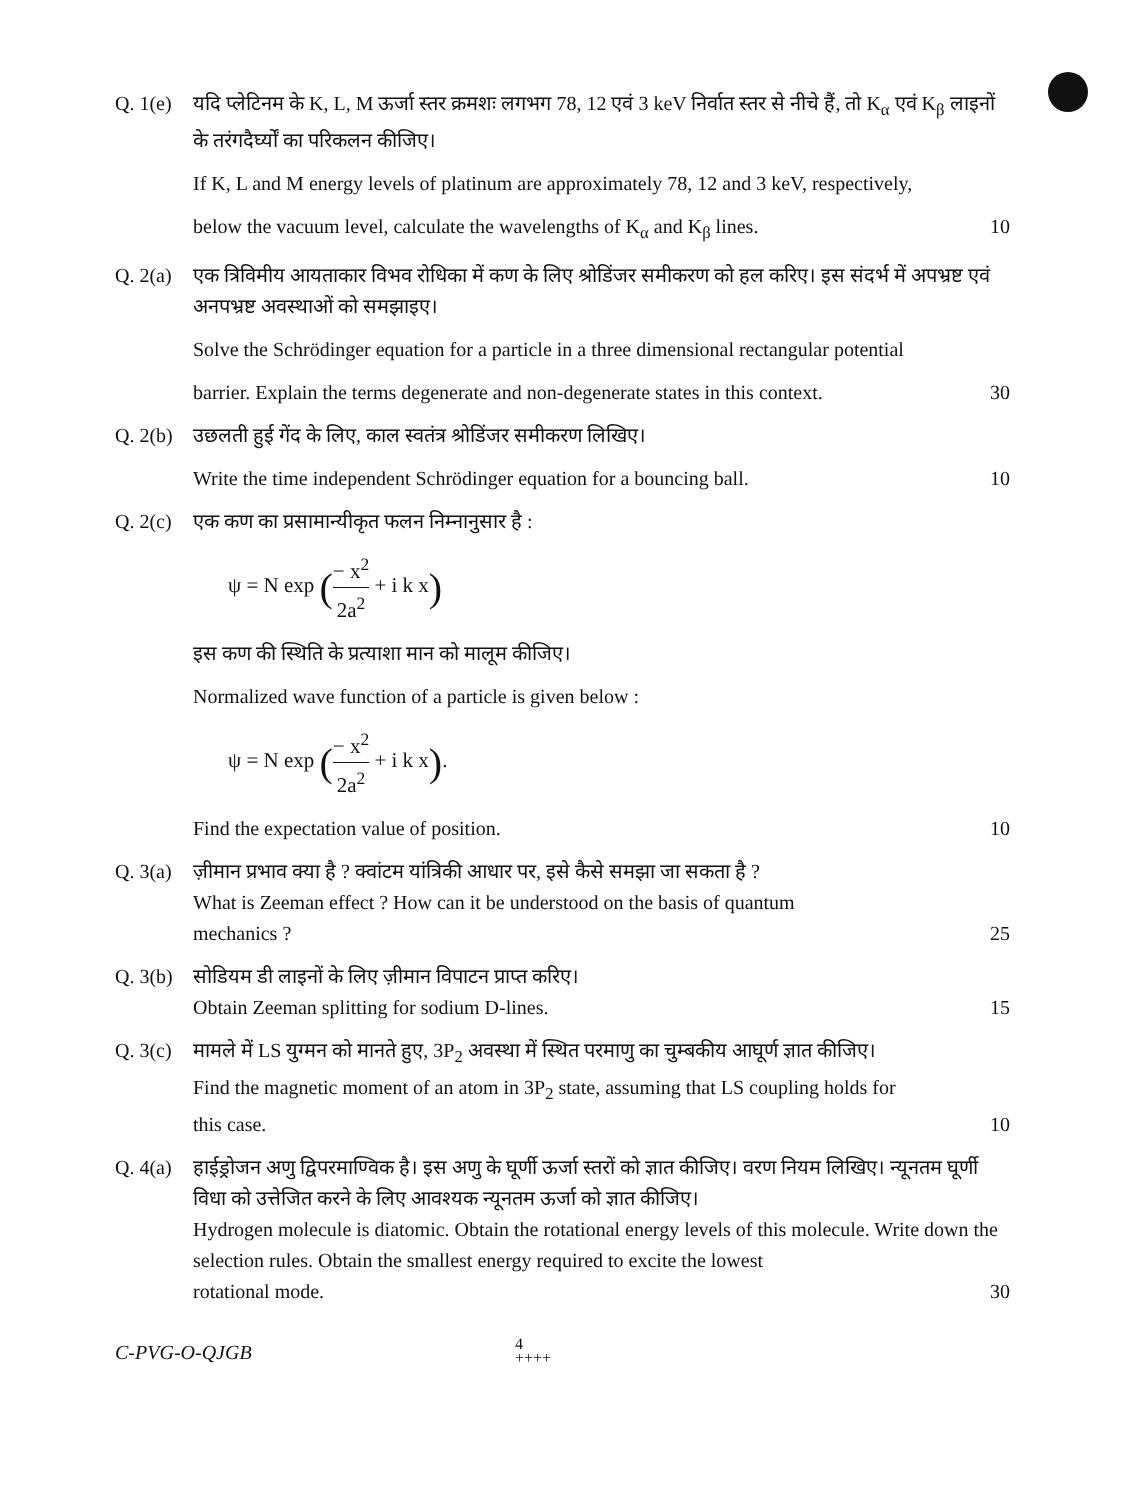Q. 1(e)
यदि प्लेटिनम के K, L, M ऊर्जा स्तर क्रमशः लगभग 78, 12 एवं 3 keV निर्वात स्तर से नीचे हैं, तो K<sub>α</sub> एवं K<sub>β</sub> लाइनों के तरंगदैर्घ्यों का परिकलन कीजिए।
If K, L and M energy levels of platinum are approximately 78, 12 and 3 keV, respectively,
below the vacuum level, calculate the wavelengths of K<sub>α</sub> and K<sub>β</sub> lines. 10
Q. 2(a)
एक त्रिविमीय आयताकार विभव रोधिका में कण के लिए श्रोडिंजर समीकरण को हल करिए। इस संदर्भ में अपभ्रष्ट एवं अनपभ्रष्ट अवस्थाओं को समझाइए।
Solve the Schrödinger equation for a particle in a three dimensional rectangular potential
barrier. Explain the terms degenerate and non-degenerate states in this context. 30
Q. 2(b)
उछलती हुई गेंद के लिए, काल स्वतंत्र श्रोडिंजर समीकरण लिखिए।
Write the time independent Schrödinger equation for a bouncing ball. 10
Q. 2(c)
एक कण का प्रसामान्यीकृत फलन निम्नानुसार है :
ψ = N exp (− x<sup>2</sup> 2a<sup>2</sup> + i k x)
इस कण की स्थिति के प्रत्याशा मान को मालूम कीजिए।
Normalized wave function of a particle is given below :
ψ = N exp (− x<sup>2</sup> 2a<sup>2</sup> + i k x).
Find the expectation value of position. 10
Q. 3(a)
ज़ीमान प्रभाव क्या है ? क्वांटम यांत्रिकी आधार पर, इसे कैसे समझा जा सकता है ?
What is Zeeman effect ? How can it be understood on the basis of quantum
mechanics ? 25
Q. 3(b)
सोडियम डी लाइनों के लिए ज़ीमान विपाटन प्राप्त करिए।
Obtain Zeeman splitting for sodium D-lines. 15
Q. 3(c)
मामले में LS युग्मन को मानते हुए, 3P<sub>2</sub> अवस्था में स्थित परमाणु का चुम्बकीय आघूर्ण ज्ञात कीजिए।
Find the magnetic moment of an atom in 3P<sub>2</sub> state, assuming that LS coupling holds for
this case. 10
Q. 4(a)
हाईड्रोजन अणु द्विपरमाण्विक है। इस अणु के घूर्णी ऊर्जा स्तरों को ज्ञात कीजिए। वरण नियम लिखिए। न्यूनतम घूर्णी विधा को उत्तेजित करने के लिए आवश्यक न्यूनतम ऊर्जा को ज्ञात कीजिए।
Hydrogen molecule is diatomic. Obtain the rotational energy levels of this molecule. Write down the selection rules. Obtain the smallest energy required to excite the lowest
rotational mode. 30
C-PVG-O-QJGB 4
++++